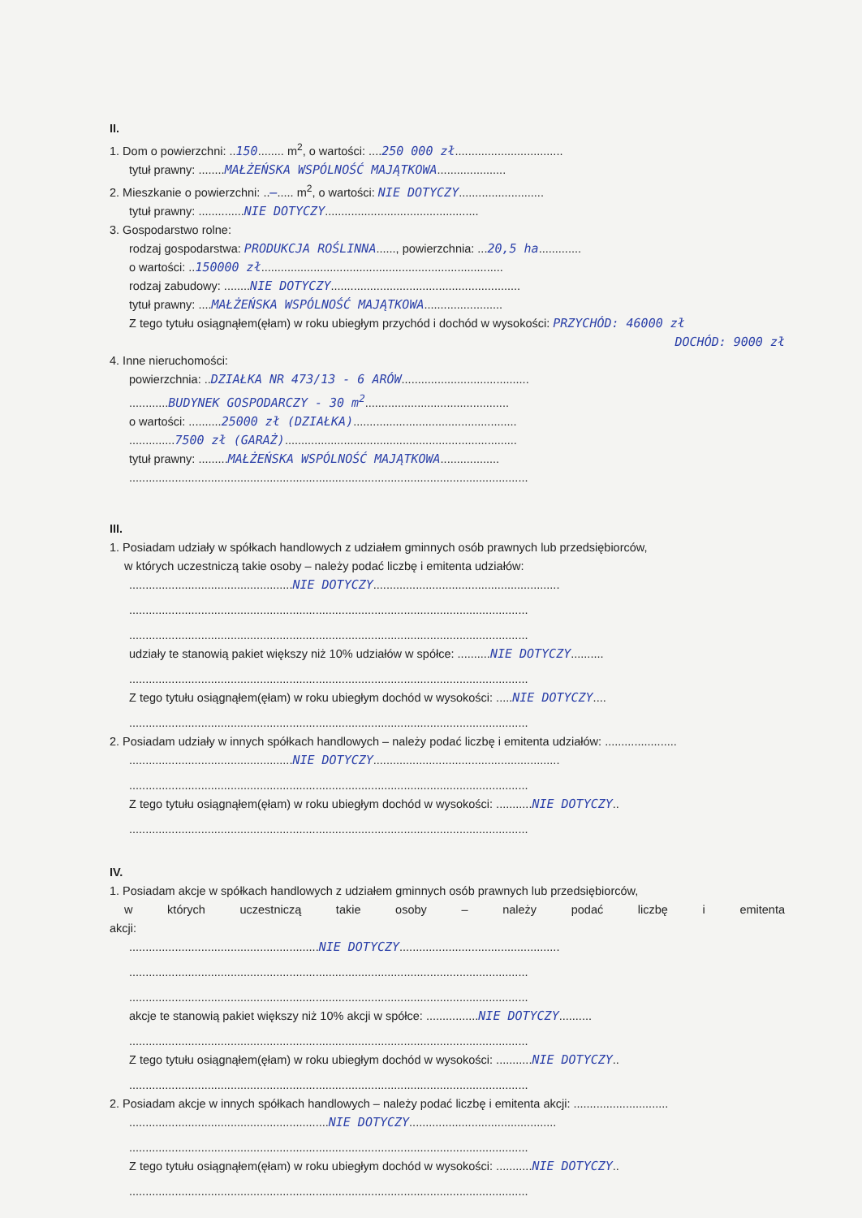II.
1. Dom o powierzchni: ..150........ m<sup>2</sup>, o wartości: ....250 000 zł.................................
tytuł prawny: ........MAŁŻEŃSKA WSPÓLNOŚĆ MAJĄTKOWA.....................
2. Mieszkanie o powierzchni: ..—..... m<sup>2</sup>, o wartości: NIE DOTYCZY..........................
tytuł prawny: ..............NIE DOTYCZY...............................................
3. Gospodarstwo rolne:
rodzaj gospodarstwa: PRODUKCJA ROŚLINNA......, powierzchnia: ...20,5 ha.............
o wartości: ..150000 zł..........................................................................
rodzaj zabudowy: ........NIE DOTYCZY..........................................................
tytuł prawny: ....MAŁŻEŃSKA WSPÓLNOŚĆ MAJĄTKOWA........................
Z tego tytułu osiągnąłem(ęłam) w roku ubiegłym przychód i dochód w wysokości: PRZYCHÓD: 46000 zł
DOCHÓD: 9000 zł
4. Inne nieruchomości:
powierzchnia: ..DZIAŁKA NR 473/13 - 6 ARÓW.......................................
............BUDYNEK GOSPODARCZY - 30 m<sup>2</sup>............................................
o wartości: ..........25000 zł (DZIAŁKA)..................................................
..............7500 zł (GARAŻ).......................................................................
tytuł prawny: .........MAŁŻEŃSKA WSPÓLNOŚĆ MAJĄTKOWA..................
..........................................................................................................................
III.
1. Posiadam udziały w spółkach handlowych z udziałem gminnych osób prawnych lub przedsiębiorców,
w których uczestniczą takie osoby – należy podać liczbę i emitenta udziałów:
..................................................NIE DOTYCZY.........................................................
..........................................................................................................................
..........................................................................................................................
udziały te stanowią pakiet większy niż 10% udziałów w spółce: ..........NIE DOTYCZY..........
..........................................................................................................................
Z tego tytułu osiągnąłem(ęłam) w roku ubiegłym dochód w wysokości: .....NIE DOTYCZY....
..........................................................................................................................
2. Posiadam udziały w innych spółkach handlowych – należy podać liczbę i emitenta udziałów: ......................
..................................................NIE DOTYCZY.........................................................
..........................................................................................................................
Z tego tytułu osiągnąłem(ęłam) w roku ubiegłym dochód w wysokości: ...........NIE DOTYCZY..
..........................................................................................................................
IV.
1. Posiadam akcje w spółkach handlowych z udziałem gminnych osób prawnych lub przedsiębiorców,
w których uczestniczą takie osoby – należy podać liczbę i emitenta akcji:
..........................................................NIE DOTYCZY.................................................
..........................................................................................................................
..........................................................................................................................
akcje te stanowią pakiet większy niż 10% akcji w spółce: ................NIE DOTYCZY..........
..........................................................................................................................
Z tego tytułu osiągnąłem(ęłam) w roku ubiegłym dochód w wysokości: ...........NIE DOTYCZY..
..........................................................................................................................
2. Posiadam akcje w innych spółkach handlowych – należy podać liczbę i emitenta akcji: .............................
.............................................................NIE DOTYCZY.............................................
..........................................................................................................................
Z tego tytułu osiągnąłem(ęłam) w roku ubiegłym dochód w wysokości: ...........NIE DOTYCZY..
..........................................................................................................................